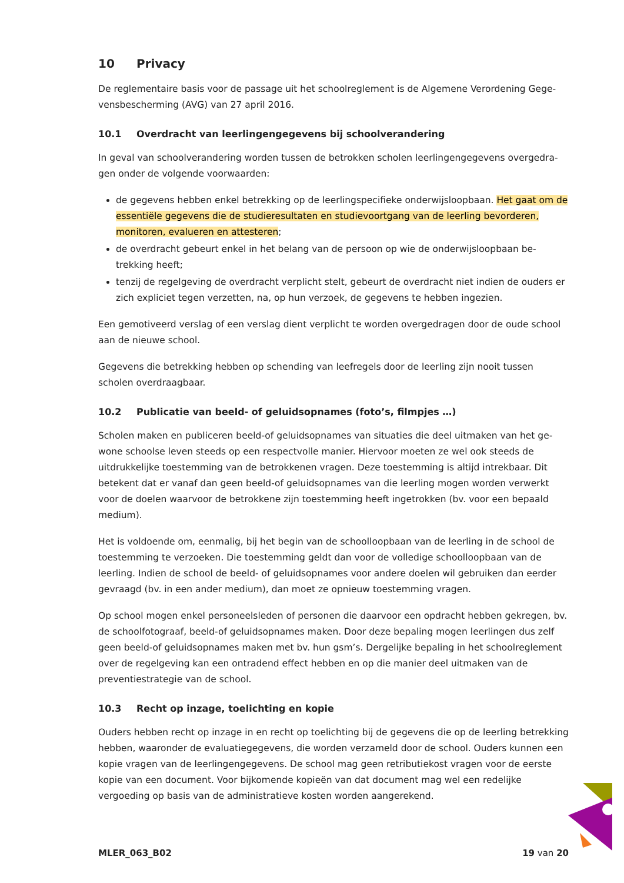10 Privacy
De reglementaire basis voor de passage uit het schoolreglement is de Algemene Verordening Gege­vensbescherming (AVG) van 27 april 2016.
10.1 Overdracht van leerlingengegevens bij schoolverandering
In geval van schoolverandering worden tussen de betrokken scholen leerlingengegevens overgedra­gen onder de volgende voorwaarden:
de gegevens hebben enkel betrekking op de leerlingspecifieke onderwijsloopbaan. Het gaat om de essentiële gegevens die de studieresultaten en studievoortgang van de leerling bevorde­ren, monitoren, evalueren en attesteren;
de overdracht gebeurt enkel in het belang van de persoon op wie de onderwijsloopbaan be­trekking heeft;
tenzij de regelgeving de overdracht verplicht stelt, gebeurt de overdracht niet indien de ou­ders er zich expliciet tegen verzetten, na, op hun verzoek, de gegevens te hebben ingezien.
Een gemotiveerd verslag of een verslag dient verplicht te worden overgedragen door de oude school aan de nieuwe school.
Gegevens die betrekking hebben op schending van leefregels door de leerling zijn nooit tussen scholen overdraagbaar.
10.2 Publicatie van beeld- of geluidsopnames (foto’s, filmpjes …)
Scholen maken en publiceren beeld-of geluidsopnames van situaties die deel uitmaken van het ge­wone schoolse leven steeds op een respectvolle manier. Hiervoor moeten ze wel ook steeds de uitdrukkelijke toestemming van de betrokkenen vragen. Deze toestemming is altijd intrekbaar. Dit betekent dat er vanaf dan geen beeld-of geluidsopnames van die leerling mogen worden verwerkt voor de doelen waarvoor de betrokkene zijn toestemming heeft ingetrokken (bv. voor een bepaald medium).
Het is voldoende om, eenmalig, bij het begin van de schoolloopbaan van de leerling in de school de toestemming te verzoeken. Die toestemming geldt dan voor de volledige schoolloopbaan van de leerling. Indien de school de beeld- of geluidsopnames voor andere doelen wil gebruiken dan eerder gevraagd (bv. in een ander medium), dan moet ze opnieuw toestemming vragen.
Op school mogen enkel personeelsleden of personen die daarvoor een opdracht hebben gekregen, bv. de schoolfotograaf, beeld-of geluidsopnames maken. Door deze bepaling mogen leerlingen dus zelf geen beeld-of geluidsopnames maken met bv. hun gsm’s. Dergelijke bepaling in het schoolre­glement over de regelgeving kan een ontradend effect hebben en op die manier deel uitmaken van de preventiestrategie van de school.
10.3 Recht op inzage, toelichting en kopie
Ouders hebben recht op inzage in en recht op toelichting bij de gegevens die op de leerling be­trekking hebben, waaronder de evaluatiegegevens, die worden verzameld door de school. Ouders kunnen een kopie vragen van de leerlingengegevens. De school mag geen retributiekost vragen voor de eerste kopie van een document. Voor bijkomende kopieën van dat document mag wel een redelijke vergoeding op basis van de administratieve kosten worden aangerekend.
MLER_063_B02 19 van 20